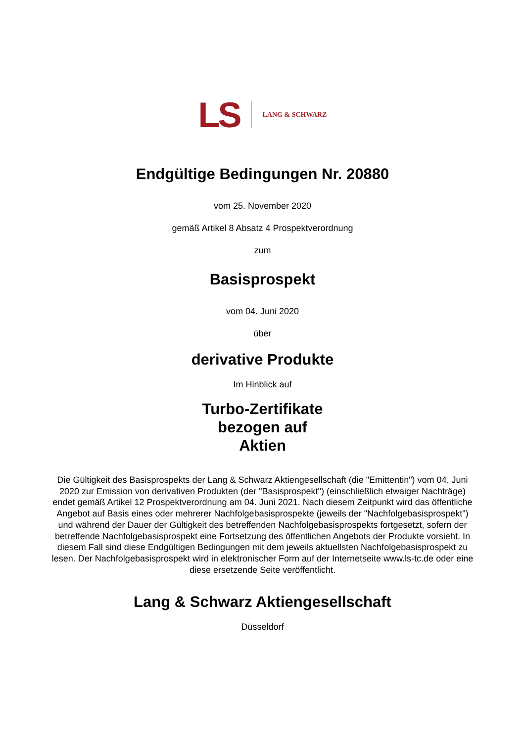LS
LANG & SCHWARZ
Endgültige Bedingungen Nr. 20880
vom 25. November 2020
gemäß Artikel 8 Absatz 4 Prospektverordnung
zum
Basisprospekt
vom 04. Juni 2020
über
derivative Produkte
Im Hinblick auf
Turbo-Zertifikate
bezogen auf
Aktien
Die Gültigkeit des Basisprospekts der Lang & Schwarz Aktiengesellschaft (die "Emittentin") vom 04. Juni 2020 zur Emission von derivativen Produkten (der "Basisprospekt") (einschließlich etwaiger Nachträge) endet gemäß Artikel 12 Prospektverordnung am 04. Juni 2021. Nach diesem Zeitpunkt wird das öffentliche Angebot auf Basis eines oder mehrerer Nachfolgebasisprospekte (jeweils der "Nachfolgebasisprospekt") und während der Dauer der Gültigkeit des betreffenden Nachfolgebasisprospekts fortgesetzt, sofern der betreffende Nachfolgebasisprospekt eine Fortsetzung des öffentlichen Angebots der Produkte vorsieht. In diesem Fall sind diese Endgültigen Bedingungen mit dem jeweils aktuellsten Nachfolgebasisprospekt zu lesen. Der Nachfolgebasisprospekt wird in elektronischer Form auf der Internetseite www.ls-tc.de oder eine diese ersetzende Seite veröffentlicht.
Lang & Schwarz Aktiengesellschaft
Düsseldorf